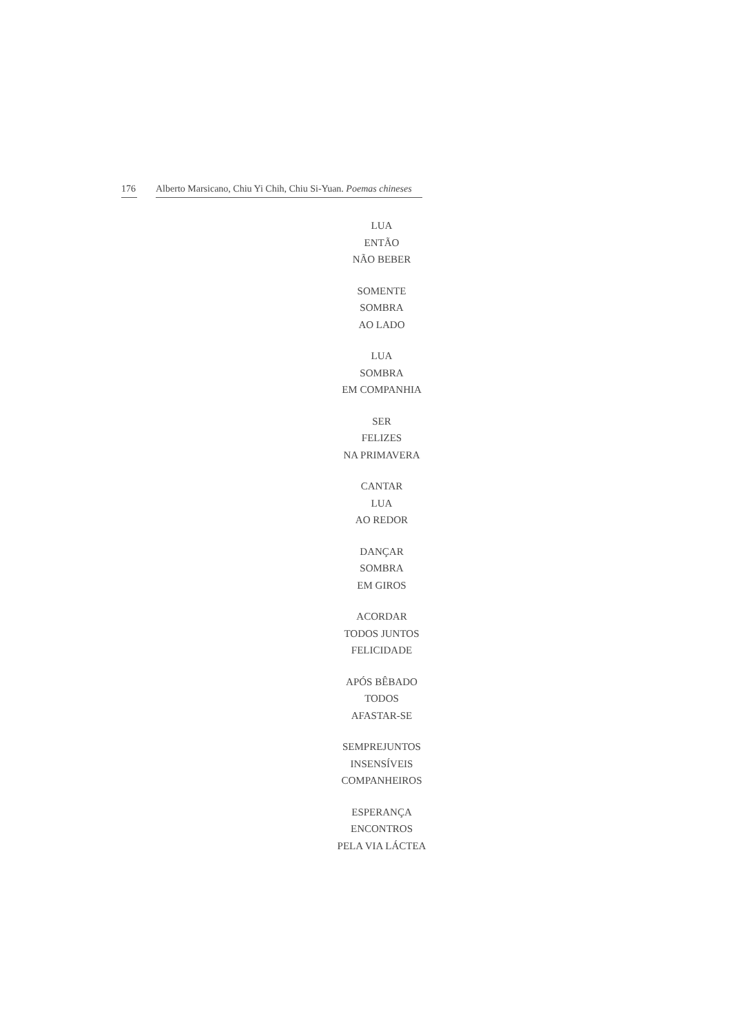176 Alberto Marsicano, Chiu Yi Chih, Chiu Si-Yuan. Poemas chineses
LUA
ENTÃO
NÃO BEBER
SOMENTE
SOMBRA
AO LADO
LUA
SOMBRA
EM COMPANHIA
SER
FELIZES
NA PRIMAVERA
CANTAR
LUA
AO REDOR
DANÇAR
SOMBRA
EM GIROS
ACORDAR
TODOS JUNTOS
FELICIDADE
APÓS BÊBADO
TODOS
AFASTAR-SE
SEMPREJUNTOS
INSENSÍVEIS
COMPANHEIROS
ESPERANÇA
ENCONTROS
PELA VIA LÁCTEA